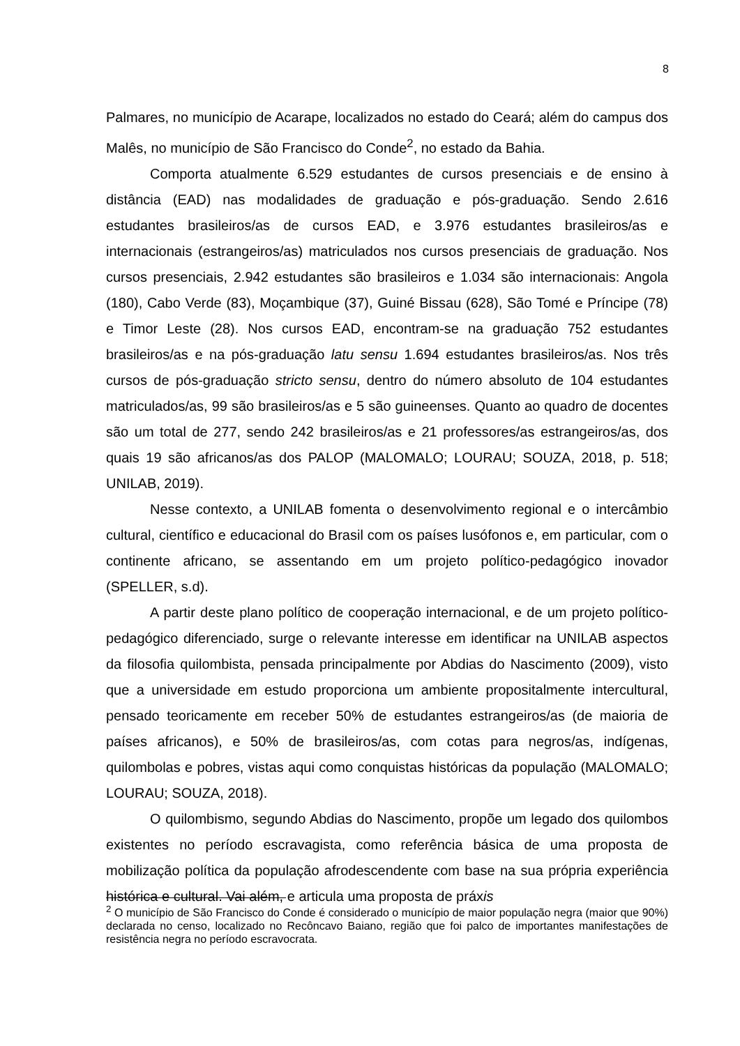8
Palmares, no município de Acarape, localizados no estado do Ceará; além do campus dos Malês, no município de São Francisco do Conde<sup>2</sup>, no estado da Bahia.
Comporta atualmente 6.529 estudantes de cursos presenciais e de ensino à distância (EAD) nas modalidades de graduação e pós-graduação. Sendo 2.616 estudantes brasileiros/as de cursos EAD, e 3.976 estudantes brasileiros/as e internacionais (estrangeiros/as) matriculados nos cursos presenciais de graduação. Nos cursos presenciais, 2.942 estudantes são brasileiros e 1.034 são internacionais: Angola (180), Cabo Verde (83), Moçambique (37), Guiné Bissau (628), São Tomé e Príncipe (78) e Timor Leste (28). Nos cursos EAD, encontram-se na graduação 752 estudantes brasileiros/as e na pós-graduação latu sensu 1.694 estudantes brasileiros/as. Nos três cursos de pós-graduação stricto sensu, dentro do número absoluto de 104 estudantes matriculados/as, 99 são brasileiros/as e 5 são guineenses. Quanto ao quadro de docentes são um total de 277, sendo 242 brasileiros/as e 21 professores/as estrangeiros/as, dos quais 19 são africanos/as dos PALOP (MALOMALO; LOURAU; SOUZA, 2018, p. 518; UNILAB, 2019).
Nesse contexto, a UNILAB fomenta o desenvolvimento regional e o intercâmbio cultural, científico e educacional do Brasil com os países lusófonos e, em particular, com o continente africano, se assentando em um projeto político-pedagógico inovador (SPELLER, s.d).
A partir deste plano político de cooperação internacional, e de um projeto político-pedagógico diferenciado, surge o relevante interesse em identificar na UNILAB aspectos da filosofia quilombista, pensada principalmente por Abdias do Nascimento (2009), visto que a universidade em estudo proporciona um ambiente propositalmente intercultural, pensado teoricamente em receber 50% de estudantes estrangeiros/as (de maioria de países africanos), e 50% de brasileiros/as, com cotas para negros/as, indígenas, quilombolas e pobres, vistas aqui como conquistas históricas da população (MALOMALO; LOURAU; SOUZA, 2018).
O quilombismo, segundo Abdias do Nascimento, propõe um legado dos quilombos existentes no período escravagista, como referência básica de uma proposta de mobilização política da população afrodescendente com base na sua própria experiência histórica e cultural. Vai além, e articula uma proposta de práxis
<sup>2</sup> O município de São Francisco do Conde é considerado o município de maior população negra (maior que 90%) declarada no censo, localizado no Recôncavo Baiano, região que foi palco de importantes manifestações de resistência negra no período escravocrata.